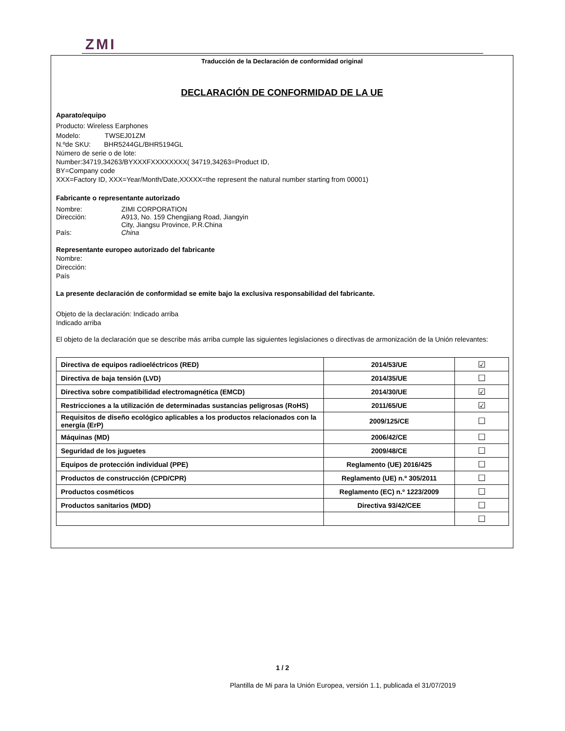ZMI
Traducción de la Declaración de conformidad original
DECLARACIÓN DE CONFORMIDAD DE LA UE
Aparato/equipo
Producto: Wireless Earphones
Modelo: TWSEJ01ZM
N.ºde SKU: BHR5244GL/BHR5194GL
Número de serie o de lote:
Number:34719,34263/BYXXXFXXXXXXXX( 34719,34263=Product ID,
BY=Company code
XXX=Factory ID, XXX=Year/Month/Date,XXXXX=the represent the natural number starting from 00001)
Fabricante o representante autorizado
Nombre: ZIMI CORPORATION
Dirección: A913, No. 159 Chengjiang Road, Jiangyin
City, Jiangsu Province, P.R.China
País: China
Representante europeo autorizado del fabricante
Nombre:
Dirección:
País
La presente declaración de conformidad se emite bajo la exclusiva responsabilidad del fabricante.
Objeto de la declaración: Indicado arriba
Indicado arriba
El objeto de la declaración que se describe más arriba cumple las siguientes legislaciones o directivas de armonización de la Unión relevantes:
| Directiva de equipos radioeléctricos (RED) | 2014/53/UE | ☑ |
| Directiva de baja tensión (LVD) | 2014/35/UE | ☐ |
| Directiva sobre compatibilidad electromagnética (EMCD) | 2014/30/UE | ☑ |
| Restricciones a la utilización de determinadas sustancias peligrosas (RoHS) | 2011/65/UE | ☑ |
| Requisitos de diseño ecológico aplicables a los productos relacionados con la energía (ErP) | 2009/125/CE | ☐ |
| Máquinas (MD) | 2006/42/CE | ☐ |
| Seguridad de los juguetes | 2009/48/CE | ☐ |
| Equipos de protección individual (PPE) | Reglamento (UE) 2016/425 | ☐ |
| Productos de construcción (CPD/CPR) | Reglamento (UE) n.º 305/2011 | ☐ |
| Productos cosméticos | Reglamento (EC) n.º 1223/2009 | ☐ |
| Productos sanitarios (MDD) | Directiva 93/42/CEE | ☐ |
| | | ☐ |
1 / 2
Plantilla de Mi para la Unión Europea, versión 1.1, publicada el 31/07/2019